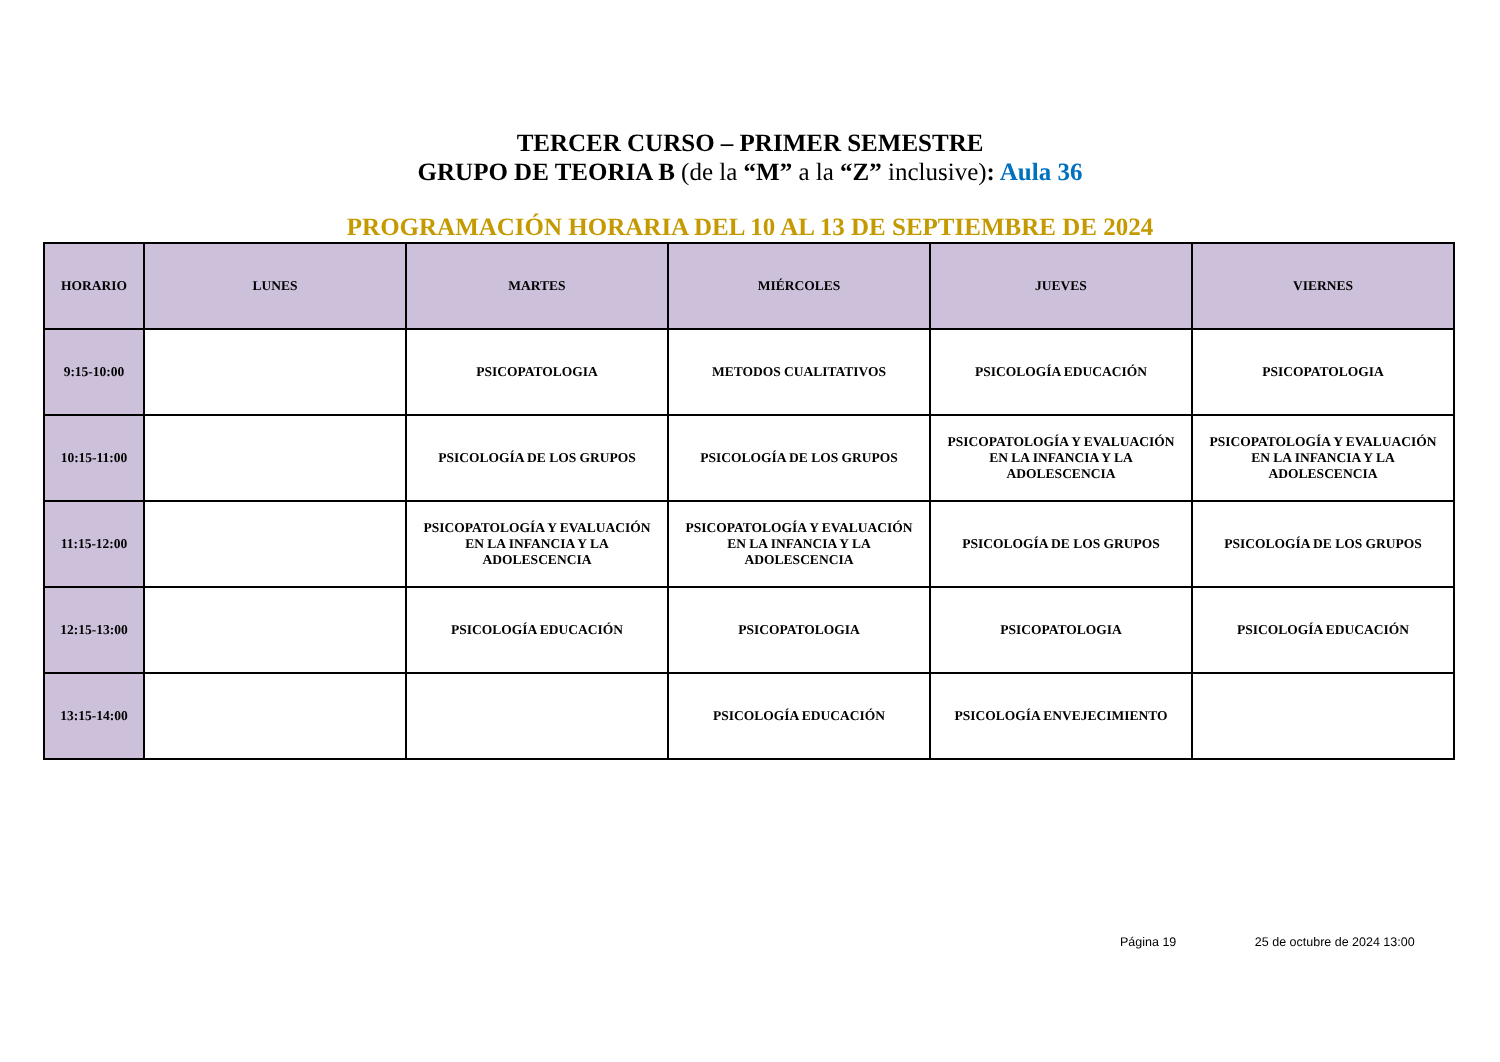TERCER CURSO – PRIMER SEMESTRE
GRUPO DE TEORIA B (de la “M” a la “Z” inclusive): Aula 36
PROGRAMACIÓN HORARIA DEL 10 AL 13 DE SEPTIEMBRE DE 2024
| HORARIO | LUNES | MARTES | MIÉRCOLES | JUEVES | VIERNES |
| --- | --- | --- | --- | --- | --- |
| 9:15-10:00 | | PSICOPATOLOGIA | METODOS CUALITATIVOS | PSICOLOGÍA EDUCACIÓN | PSICOPATOLOGIA |
| 10:15-11:00 | | PSICOLOGÍA DE LOS GRUPOS | PSICOLOGÍA DE LOS GRUPOS | PSICOPATOLOGÍA Y EVALUACIÓN EN LA INFANCIA Y LA ADOLESCENCIA | PSICOPATOLOGÍA Y EVALUACIÓN EN LA INFANCIA Y LA ADOLESCENCIA |
| 11:15-12:00 | | PSICOPATOLOGÍA Y EVALUACIÓN EN LA INFANCIA Y LA ADOLESCENCIA | PSICOPATOLOGÍA Y EVALUACIÓN EN LA INFANCIA Y LA ADOLESCENCIA | PSICOLOGÍA DE LOS GRUPOS | PSICOLOGÍA DE LOS GRUPOS |
| 12:15-13:00 | | PSICOLOGÍA EDUCACIÓN | PSICOPATOLOGIA | PSICOPATOLOGIA | PSICOLOGÍA EDUCACIÓN |
| 13:15-14:00 | | | PSICOLOGÍA EDUCACIÓN | PSICOLOGÍA ENVEJECIMIENTO | |
Página 19 25 de octubre de 2024 13:00